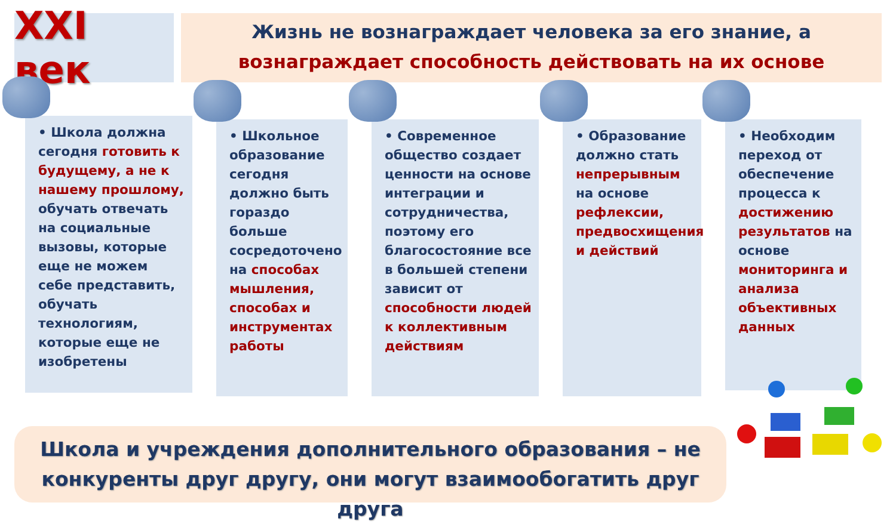XXI век
Жизнь не вознаграждает человека за его знание, а
вознаграждает способность действовать на их основе
• Школа должна сегодня готовить к будущему, а не к нашему прошлому, обучать отвечать на социальные вызовы, которые еще не можем себе представить, обучать технологиям, которые еще не изобретены
• Школьное образование сегодня должно быть гораздо больше сосредоточено на способах мышления, способах и инструментах работы
• Современное общество создает ценности на основе интеграции и сотрудничества, поэтому его благосостояние все в большей степени зависит от способности людей к коллективным действиям
• Образование должно стать непрерывным на основе рефлексии, предвосхищения и действий
• Необходим переход от обеспечение процесса к достижению результатов на основе мониторинга и анализа объективных данных
Школа и учреждения дополнительного образования – не
конкуренты друг другу, они могут взаимообогатить друг друга